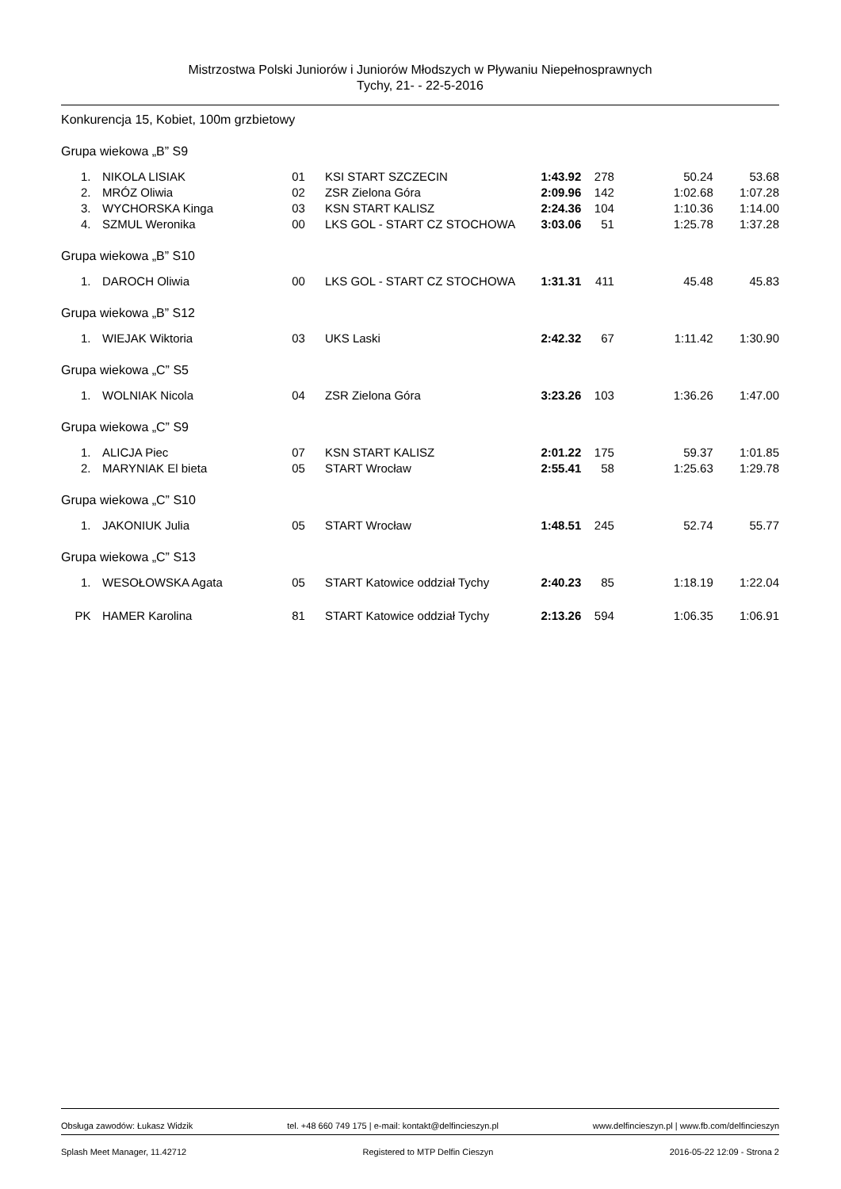Mistrzostwa Polski Juniorów i Juniorów Młodszych w Pływaniu Niepełnosprawnych
Tychy, 21- - 22-5-2016
Konkurencja 15, Kobiet, 100m grzbietowy
Grupa wiekowa „B” S9
| 1. | | NIKOLA LISIAK | 01 | KSI START SZCZECIN | 1:43.92 | 278 | 50.24 | 53.68 |
| 2. | | MRÓZ Oliwia | 02 | ZSR Zielona Góra | 2:09.96 | 142 | 1:02.68 | 1:07.28 |
| 3. | | WYCHORSKA Kinga | 03 | KSN START KALISZ | 2:24.36 | 104 | 1:10.36 | 1:14.00 |
| 4. | | SZMUL Weronika | 00 | LKS GOL - START CZ STOCHOWA | 3:03.06 | 51 | 1:25.78 | 1:37.28 |
Grupa wiekowa „B” S10
| 1. | | DAROCH Oliwia | 00 | LKS GOL - START CZ STOCHOWA | 1:31.31 | 411 | 45.48 | 45.83 |
Grupa wiekowa „B” S12
| 1. | | WIEJAK Wiktoria | 03 | UKS Laski | 2:42.32 | 67 | 1:11.42 | 1:30.90 |
Grupa wiekowa „C” S5
| 1. | | WOLNIAK Nicola | 04 | ZSR Zielona Góra | 3:23.26 | 103 | 1:36.26 | 1:47.00 |
Grupa wiekowa „C” S9
| 1. | | ALICJA Piec | 07 | KSN START KALISZ | 2:01.22 | 175 | 59.37 | 1:01.85 |
| 2. | | MARYNIAK El bieta | 05 | START Wrocław | 2:55.41 | 58 | 1:25.63 | 1:29.78 |
Grupa wiekowa „C” S10
| 1. | | JAKONIUK Julia | 05 | START Wrocław | 1:48.51 | 245 | 52.74 | 55.77 |
Grupa wiekowa „C” S13
| 1. | | WESOŁOWSKA Agata | 05 | START Katowice oddział Tychy | 2:40.23 | 85 | 1:18.19 | 1:22.04 |
| PK | | HAMER Karolina | 81 | START Katowice oddział Tychy | 2:13.26 | 594 | 1:06.35 | 1:06.91 |
Obsługa zawodów: Łukasz Widzik tel. +48 660 749 175 | e-mail: kontakt@delfincieszyn.pl www.delfincieszyn.pl | www.fb.com/delfincieszyn
Splash Meet Manager, 11.42712 Registered to MTP Delfin Cieszyn 2016-05-22 12:09 - Strona 2